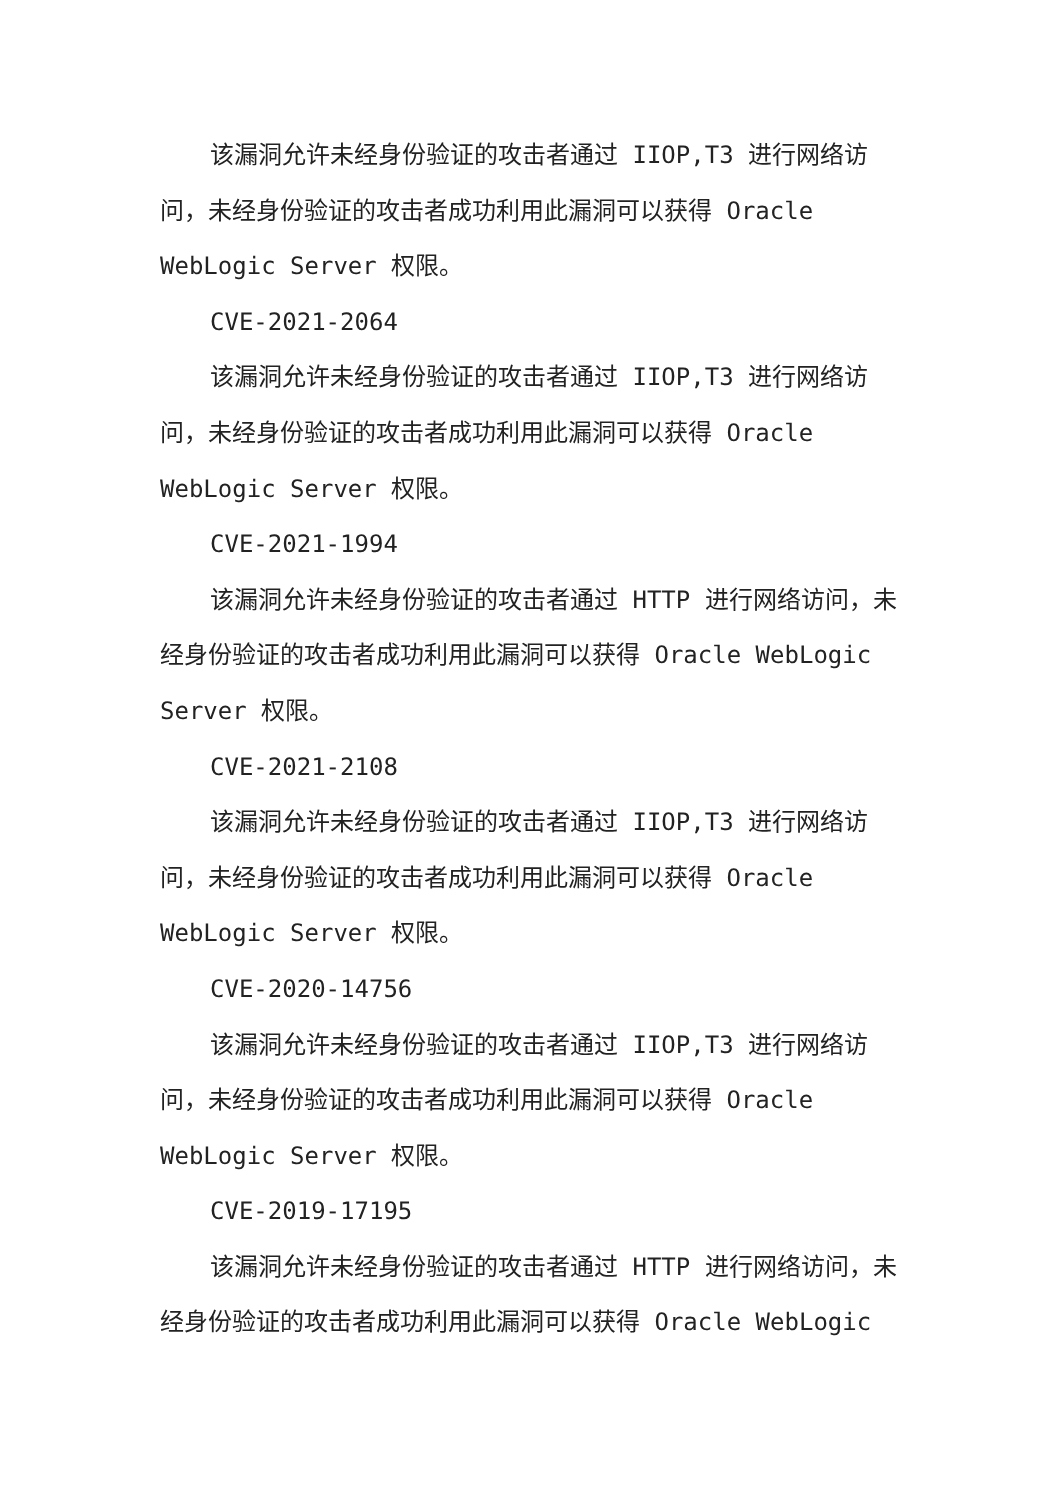该漏洞允许未经身份验证的攻击者通过 IIOP,T3 进行网络访问，未经身份验证的攻击者成功利用此漏洞可以获得 Oracle WebLogic Server 权限。
CVE-2021-2064
该漏洞允许未经身份验证的攻击者通过 IIOP,T3 进行网络访问，未经身份验证的攻击者成功利用此漏洞可以获得 Oracle WebLogic Server 权限。
CVE-2021-1994
该漏洞允许未经身份验证的攻击者通过 HTTP 进行网络访问，未经身份验证的攻击者成功利用此漏洞可以获得 Oracle WebLogic Server 权限。
CVE-2021-2108
该漏洞允许未经身份验证的攻击者通过 IIOP,T3 进行网络访问，未经身份验证的攻击者成功利用此漏洞可以获得 Oracle WebLogic Server 权限。
CVE-2020-14756
该漏洞允许未经身份验证的攻击者通过 IIOP,T3 进行网络访问，未经身份验证的攻击者成功利用此漏洞可以获得 Oracle WebLogic Server 权限。
CVE-2019-17195
该漏洞允许未经身份验证的攻击者通过 HTTP 进行网络访问，未经身份验证的攻击者成功利用此漏洞可以获得 Oracle WebLogic